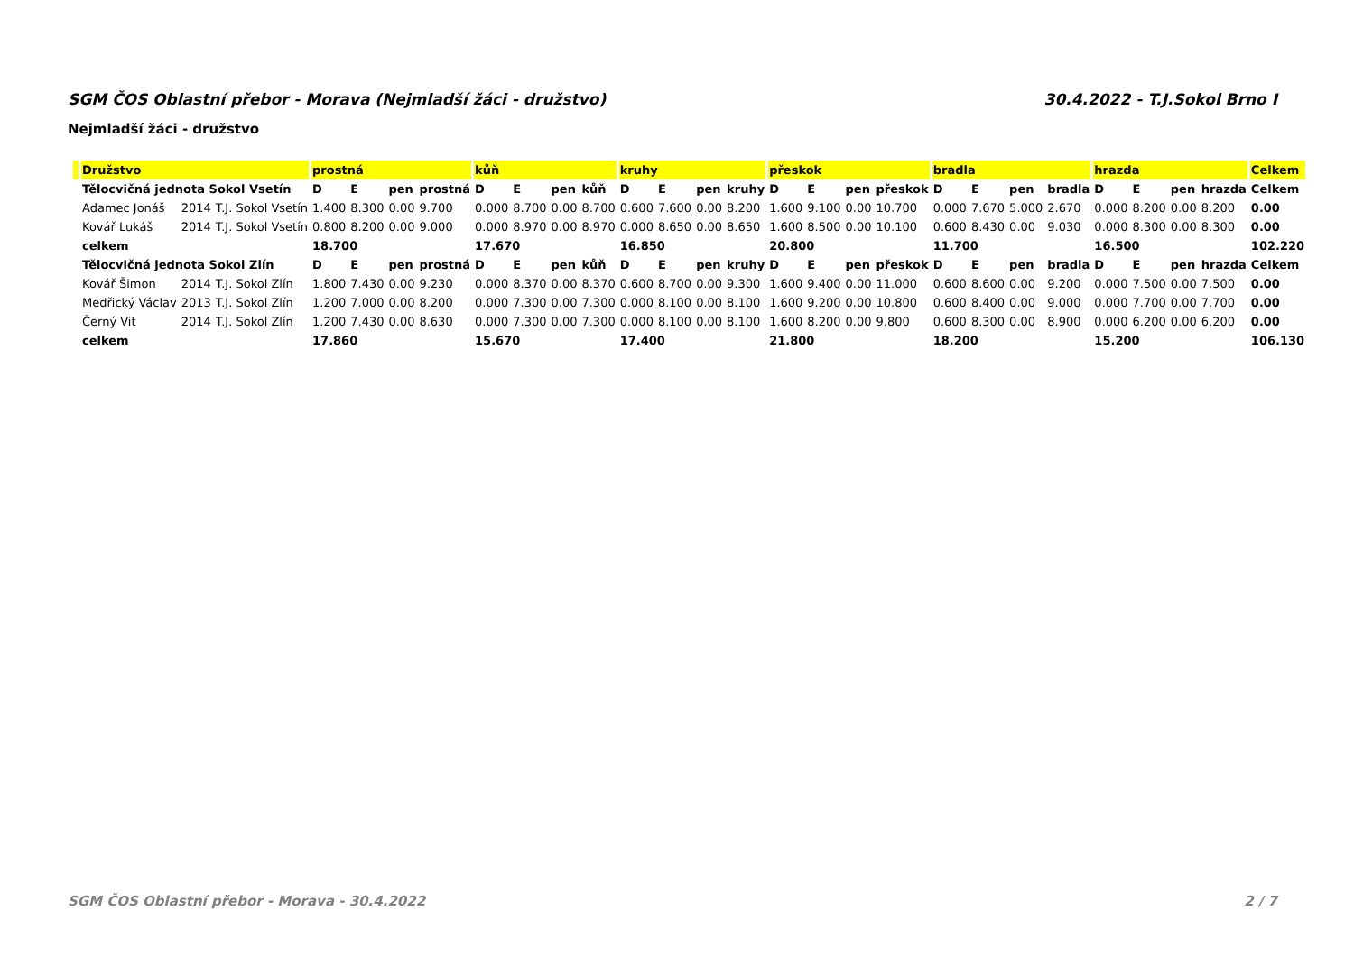SGM ČOS Oblastní přebor - Morava (Nejmladší žáci - družstvo) 30.4.2022 - T.J.Sokol Brno I
Nejmladší žáci - družstvo
| | Družstvo | | | prostná | | | | kůň | | | | kruhy | | | | přeskok | | | | bradla | | | | hrazda | | | | Celkem |
| --- | --- | --- | --- | --- | --- | --- | --- | --- | --- | --- | --- | --- | --- | --- | --- | --- | --- | --- | --- | --- | --- | --- | --- | --- | --- | --- | --- | --- |
| | Tělocvičná jednota Sokol Vsetín | | | D | E | pen | prostná | D | E | pen | kůň | D | E | pen | kruhy | D | E | pen | přeskok | D | E | pen | bradla | D | E | pen | hrazda | Celkem |
| | Adamec Jonáš | 2014 | T.J. Sokol Vsetín | 1.400 | 8.300 | 0.00 | 9.700 | 0.000 | 8.700 | 0.00 | 8.700 | 0.600 | 7.600 | 0.00 | 8.200 | 1.600 | 9.100 | 0.00 | 10.700 | 0.000 | 7.670 | 5.000 | 2.670 | 0.000 | 8.200 | 0.00 | 8.200 | 0.00 |
| | Kovář Lukáš | 2014 | T.J. Sokol Vsetín | 0.800 | 8.200 | 0.00 | 9.000 | 0.000 | 8.970 | 0.00 | 8.970 | 0.000 | 8.650 | 0.00 | 8.650 | 1.600 | 8.500 | 0.00 | 10.100 | 0.600 | 8.430 | 0.00 | 9.030 | 0.000 | 8.300 | 0.00 | 8.300 | 0.00 |
| | celkem | | | 18.700 | | | | 17.670 | | | | 16.850 | | | | 20.800 | | | | 11.700 | | | | 16.500 | | | | 102.220 |
| | Tělocvičná jednota Sokol Zlín | | | D | E | pen | prostná | D | E | pen | kůň | D | E | pen | kruhy | D | E | pen | přeskok | D | E | pen | bradla | D | E | pen | hrazda | Celkem |
| | Kovář Šimon | 2014 | T.J. Sokol Zlín | 1.800 | 7.430 | 0.00 | 9.230 | 0.000 | 8.370 | 0.00 | 8.370 | 0.600 | 8.700 | 0.00 | 9.300 | 1.600 | 9.400 | 0.00 | 11.000 | 0.600 | 8.600 | 0.00 | 9.200 | 0.000 | 7.500 | 0.00 | 7.500 | 0.00 |
| | Medřický Václav | 2013 | T.J. Sokol Zlín | 1.200 | 7.000 | 0.00 | 8.200 | 0.000 | 7.300 | 0.00 | 7.300 | 0.000 | 8.100 | 0.00 | 8.100 | 1.600 | 9.200 | 0.00 | 10.800 | 0.600 | 8.400 | 0.00 | 9.000 | 0.000 | 7.700 | 0.00 | 7.700 | 0.00 |
| | Černý Vit | 2014 | T.J. Sokol Zlín | 1.200 | 7.430 | 0.00 | 8.630 | 0.000 | 7.300 | 0.00 | 7.300 | 0.000 | 8.100 | 0.00 | 8.100 | 1.600 | 8.200 | 0.00 | 9.800 | 0.600 | 8.300 | 0.00 | 8.900 | 0.000 | 6.200 | 0.00 | 6.200 | 0.00 |
| | celkem | | | 17.860 | | | | 15.670 | | | | 17.400 | | | | 21.800 | | | | 18.200 | | | | 15.200 | | | | 106.130 |
SGM ČOS Oblastní přebor - Morava - 30.4.2022 2 / 7